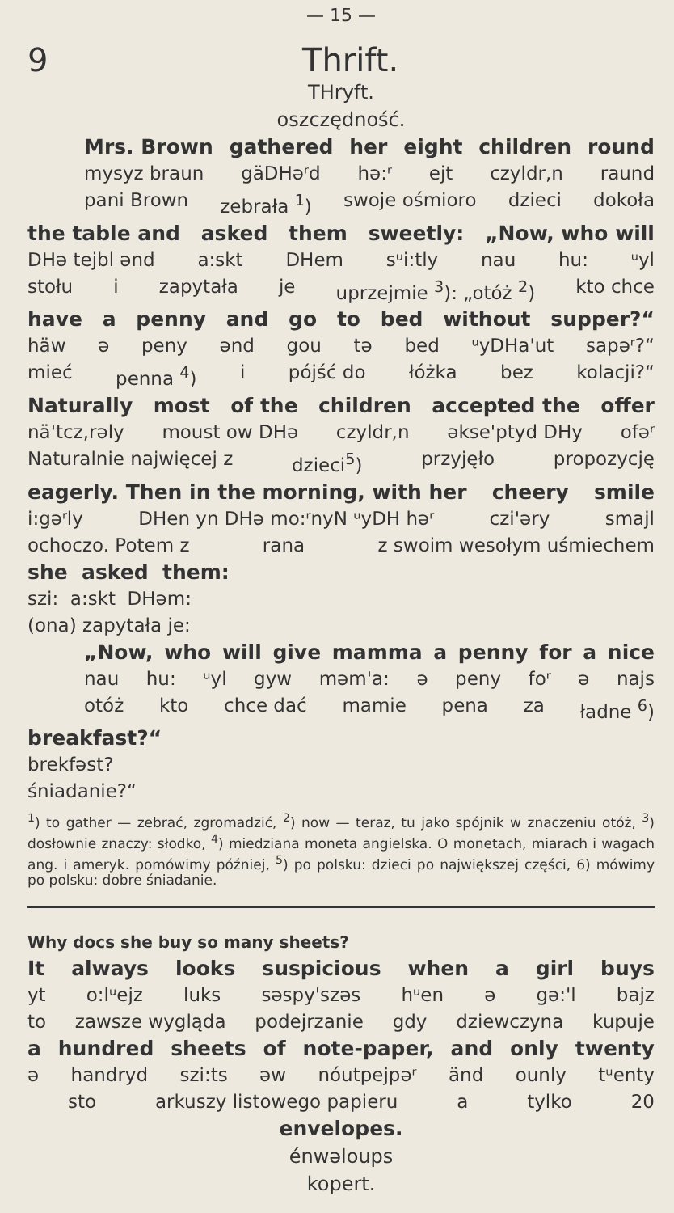— 15 —
9 Thrift.
THryft.
oszczędność.
Mrs. Brown gathered her eight children round
mysyz braun gäDHəʳd hə:ʳ ejt czyldr,n raund
pani Brown zebrała <sup>1</sup>) swoje ośmioro dzieci dokoła
the table and asked them sweetly: „Now, who will
DHə tejbl ənd a:skt DHem sᵘi:tly nau hu: ᵘyl
stołu i zapytała je uprzejmie <sup>3</sup>): „otóż <sup>2</sup>) kto chce
have a penny and go to bed without supper?“
häw ə peny ənd gou tə bed ᵘyDHa'ut sapəʳ?“
mieć penna <sup>4</sup>) i pójść do łóżka bez kolacji?“
Naturally most of the children accepted the offer
nä'tcz,rəly moust ow DHə czyldr,n əkse'ptyd DHy ofəʳ
Naturalnie najwięcej z dzieci<sup>5</sup>) przyjęło propozycję
eagerly. Then in the morning, with her cheery smile
i:gəʳly DHen yn DHə mo:ʳnyN ᵘyDH həʳ czi'əry smajl
ochoczo. Potem z rana z swoim wesołym uśmiechem
she asked them:
szi: a:skt DHəm:
(ona) zapytała je:
„Now, who will give mamma a penny for a nice
nau hu: ᵘyl gyw məm'a: ə peny foʳ ə najs
otóż kto chce dać mamie pena za ładne <sup>6</sup>)
breakfast?“
brekfəst?
śniadanie?“
<sup>1</sup>) to gather — zebrać, zgromadzić, <sup>2</sup>) now — teraz, tu jako spójnik w znaczeniu otóż, <sup>3</sup>) dosłownie znaczy: słodko, <sup>4</sup>) miedziana moneta angielska. O monetach, miarach i wagach ang. i ameryk. pomówimy później, <sup>5</sup>) po polsku: dzieci po największej części, 6) mówimy po polsku: dobre śniadanie.
Why docs she buy so many sheets?
It always looks suspicious when a girl buys
yt o:lᵘejz luks səspy'szəs hᵘen ə gə:'l bajz
to zawsze wygląda podejrzanie gdy dziewczyna kupuje
a hundred sheets of note-paper, and only twenty
ə handryd szi:ts əw nóutpejpəʳ änd ounly tᵘenty
sto arkuszy listowego papieru a tylko 20
envelopes.
énwəloups
kopert.